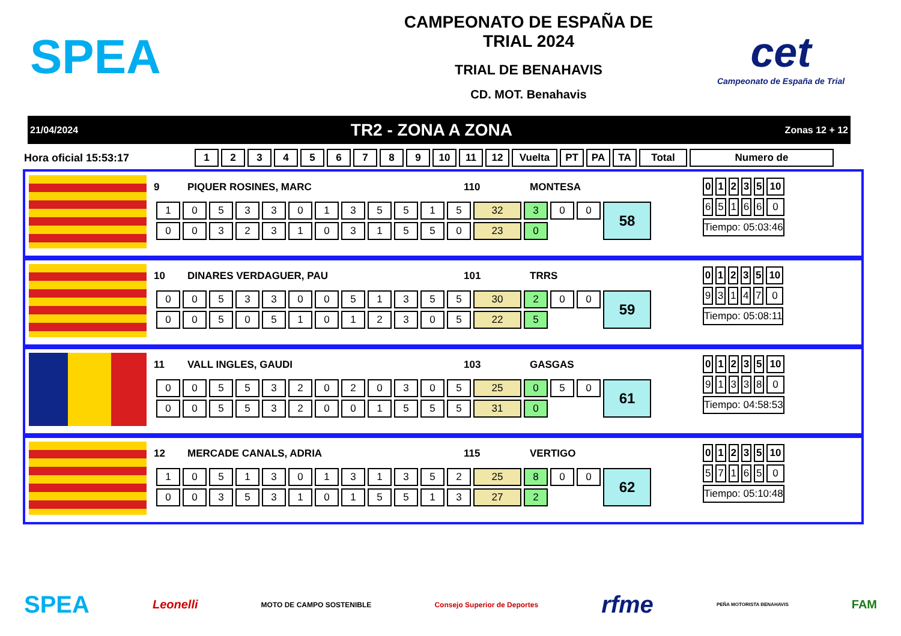SPEA
CAMPEONATO DE ESPAÑA DE
TRIAL 2024
TRIAL DE BENAHAVIS
CD. MOT. Benahavis
cet
Campeonato de España de Trial
21/04/2024 TR2 - ZONA A ZONA Zonas 12 + 12
Hora oficial 15:53:17
| 1 | 2 | 3 | 4 | 5 | 6 | 7 | 8 | 9 | 10 | 11 | 12 | Vuelta | PT | PA | TA | Total | Numero de |
| --- | --- | --- | --- | --- | --- | --- | --- | --- | --- | --- | --- | --- | --- | --- | --- | --- | --- |
9 PIQUER ROSINES, MARC 110 MONTESA
| 1 | 0 | 5 | 3 | 3 | 0 | 1 | 3 | 5 | 5 | 1 | 5 | 32 | 3 | 0 | 0 | 58 |
| 0 | 0 | 3 | 2 | 3 | 1 | 0 | 3 | 1 | 5 | 5 | 0 | 23 | 0 | | | |
| 0 | 1 | 2 | 3 | 5 | 10 |
| --- | --- | --- | --- | --- | --- |
| 6 | 5 | 1 | 6 | 6 | 0 |
| Tiempo: 05:03:46 | | | | | |
10 DINARES VERDAGUER, PAU 101 TRRS
| 0 | 0 | 5 | 3 | 3 | 0 | 0 | 5 | 1 | 3 | 5 | 5 | 30 | 2 | 0 | 0 | 59 |
| 0 | 0 | 5 | 0 | 5 | 1 | 0 | 1 | 2 | 3 | 0 | 5 | 22 | 5 | | | |
| 0 | 1 | 2 | 3 | 5 | 10 |
| --- | --- | --- | --- | --- | --- |
| 9 | 3 | 1 | 4 | 7 | 0 |
| Tiempo: 05:08:11 | | | | | |
11 VALL INGLES, GAUDI 103 GASGAS
| 0 | 0 | 5 | 5 | 3 | 2 | 0 | 2 | 0 | 3 | 0 | 5 | 25 | 0 | 5 | 0 | 61 |
| 0 | 0 | 5 | 5 | 3 | 2 | 0 | 0 | 1 | 5 | 5 | 5 | 31 | 0 | | | |
| 0 | 1 | 2 | 3 | 5 | 10 |
| --- | --- | --- | --- | --- | --- |
| 9 | 1 | 3 | 3 | 8 | 0 |
| Tiempo: 04:58:53 | | | | | |
12 MERCADE CANALS, ADRIA 115 VERTIGO
| 1 | 0 | 5 | 1 | 3 | 0 | 1 | 3 | 1 | 3 | 5 | 2 | 25 | 8 | 0 | 0 | 62 |
| 0 | 0 | 3 | 5 | 3 | 1 | 0 | 1 | 5 | 5 | 1 | 3 | 27 | 2 | | | |
| 0 | 1 | 2 | 3 | 5 | 10 |
| --- | --- | --- | --- | --- | --- |
| 5 | 7 | 1 | 6 | 5 | 0 |
| Tiempo: 05:10:48 | | | | | |
SPEA Leonelli MOTO DE CAMPO SOSTENIBLE Consejo Superior de Deportes rfme PEÑA MOTORISTA BENAHAVIS FAM